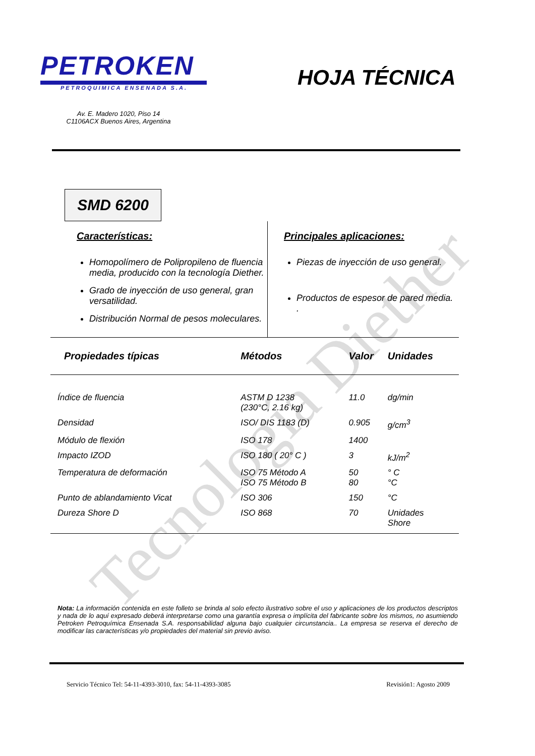Tecnología Diether
PETROKEN
PETROQUIMICA ENSENADA S.A.
HOJA TÉCNICA
Av. E. Madero 1020, Piso 14
C1106ACX Buenos Aires, Argentina
SMD 6200
Características:
Homopolímero de Polipropileno de fluencia media, producido con la tecnología Diether.
Grado de inyección de uso general, gran versatilidad.
Distribución Normal de pesos moleculares.
Principales aplicaciones:
Piezas de inyección de uso general.
Productos de espesor de pared media.
.
| Propiedades típicas | Métodos | Valor | Unidades |
| --- | --- | --- | --- |
| Índice de fluencia | ASTM D 1238 (230°C, 2.16 kg) | 11.0 | dg/min |
| Densidad | ISO/ DIS 1183 (D) | 0.905 | g/cm<sup>3</sup> |
| Módulo de flexión | ISO 178 | 1400 | |
| Impacto IZOD | ISO 180 ( 20° C ) | 3 | kJ/m<sup>2</sup> |
| Temperatura de deformación | ISO 75 Método A ISO 75 Método B | 50 80 | ° C °C |
| Punto de ablandamiento Vicat | ISO 306 | 150 | °C |
| Dureza Shore D | ISO 868 | 70 | Unidades Shore |
Nota: La información contenida en este folleto se brinda al solo efecto ilustrativo sobre el uso y aplicaciones de los productos descriptos y nada de lo aquí expresado deberá interpretarse como una garantía expresa o implícita del fabricante sobre los mismos, no asumiendo Petroken Petroquímica Ensenada S.A. responsabilidad alguna bajo cualquier circunstancia.. La empresa se reserva el derecho de modificar las características y/o propiedades del material sin previo aviso.
Servicio Técnico Tel: 54-11-4393-3010, fax: 54-11-4393-3085 Revisión1: Agosto 2009